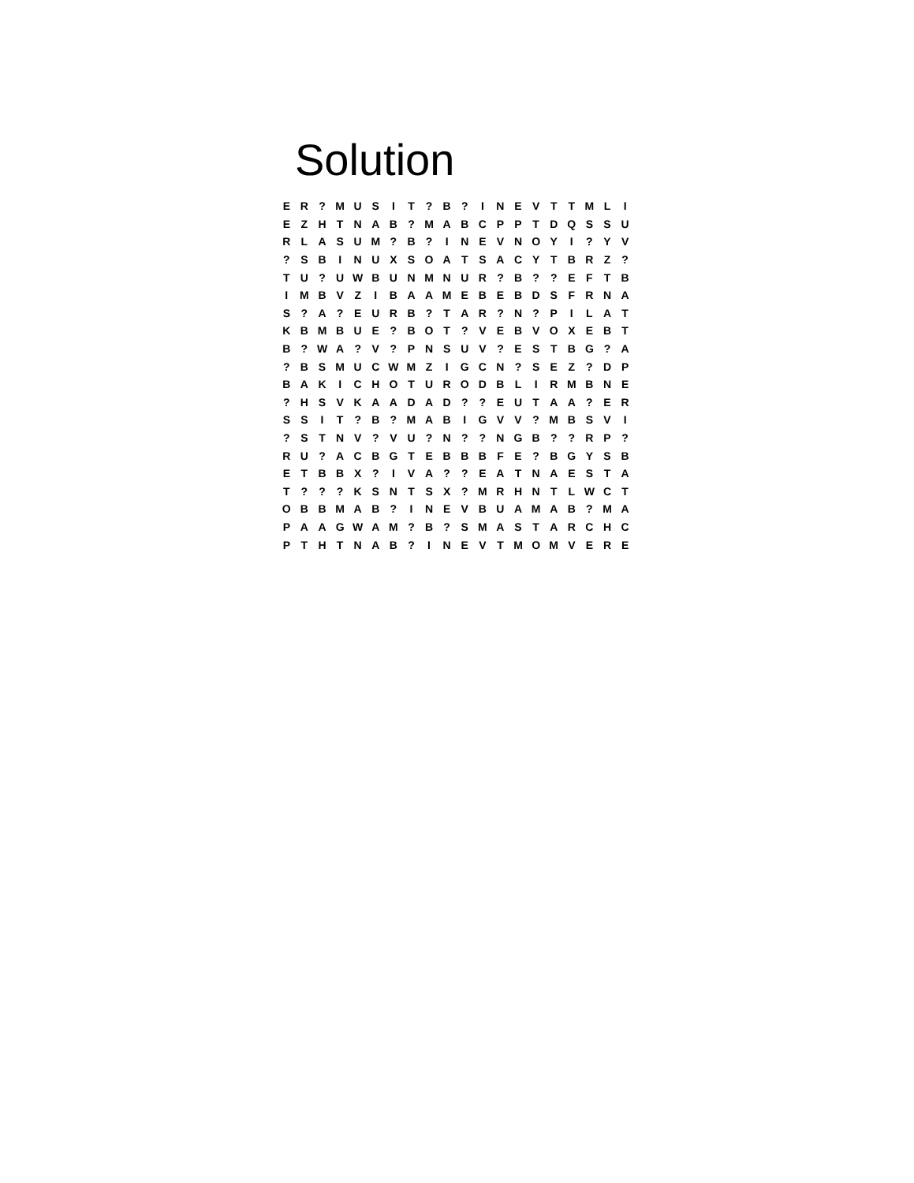Solution
| E | R | ? | M | U | S | I | T | ? | B | ? | I | N | E | V | T | T | M | L | I |
| E | Z | H | T | N | A | B | ? | M | A | B | C | P | P | T | D | Q | S | S | U |
| R | L | A | S | U | M | ? | B | ? | I | N | E | V | N | O | Y | I | ? | Y | V |
| ? | S | B | I | N | U | X | S | O | A | T | S | A | C | Y | T | B | R | Z | ? |
| T | U | ? | U | W | B | U | N | M | N | U | R | ? | B | ? | ? | E | F | T | B |
| I | M | B | V | Z | I | B | A | A | M | E | B | E | B | D | S | F | R | N | A |
| S | ? | A | ? | E | U | R | B | ? | T | A | R | ? | N | ? | P | I | L | A | T |
| K | B | M | B | U | E | ? | B | O | T | ? | V | E | B | V | O | X | E | B | T |
| B | ? | W | A | ? | V | ? | P | N | S | U | V | ? | E | S | T | B | G | ? | A |
| ? | B | S | M | U | C | W | M | Z | I | G | C | N | ? | S | E | Z | ? | D | P |
| B | A | K | I | C | H | O | T | U | R | O | D | B | L | I | R | M | B | N | E |
| ? | H | S | V | K | A | A | D | A | D | ? | ? | E | U | T | A | A | ? | E | R |
| S | S | I | T | ? | B | ? | M | A | B | I | G | V | V | ? | M | B | S | V | I |
| ? | S | T | N | V | ? | V | U | ? | N | ? | ? | N | G | B | ? | ? | R | P | ? |
| R | U | ? | A | C | B | G | T | E | B | B | B | F | E | ? | B | G | Y | S | B |
| E | T | B | B | X | ? | I | V | A | ? | ? | E | A | T | N | A | E | S | T | A |
| T | ? | ? | ? | K | S | N | T | S | X | ? | M | R | H | N | T | L | W | C | T |
| O | B | B | M | A | B | ? | I | N | E | V | B | U | A | M | A | B | ? | M | A |
| P | A | A | G | W | A | M | ? | B | ? | S | M | A | S | T | A | R | C | H | C |
| P | T | H | T | N | A | B | ? | I | N | E | V | T | M | O | M | V | E | R | E |